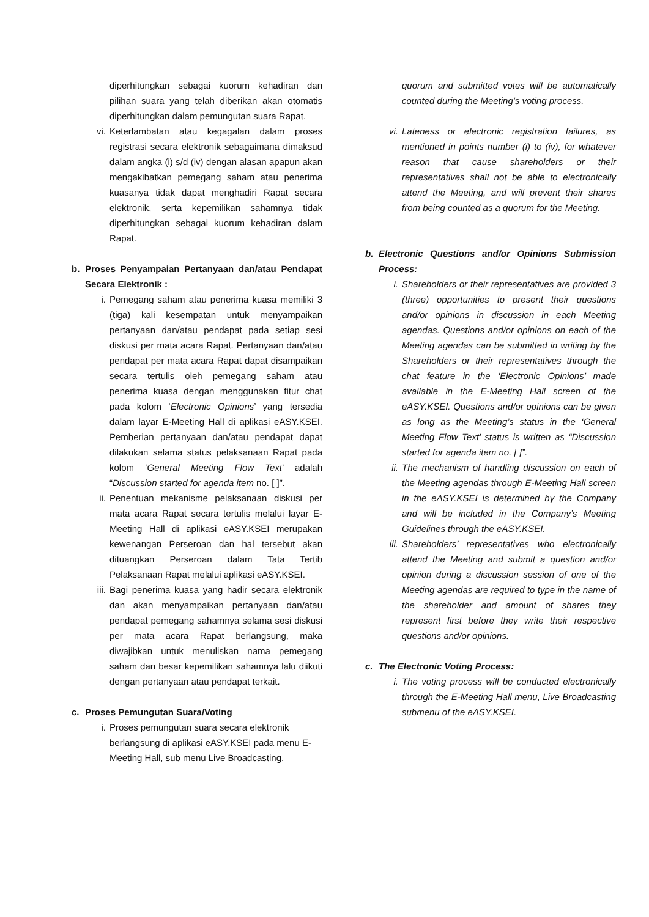diperhitungkan sebagai kuorum kehadiran dan pilihan suara yang telah diberikan akan otomatis diperhitungkan dalam pemungutan suara Rapat.
vi. Keterlambatan atau kegagalan dalam proses registrasi secara elektronik sebagaimana dimaksud dalam angka (i) s/d (iv) dengan alasan apapun akan mengakibatkan pemegang saham atau penerima kuasanya tidak dapat menghadiri Rapat secara elektronik, serta kepemilikan sahamnya tidak diperhitungkan sebagai kuorum kehadiran dalam Rapat.
b. Proses Penyampaian Pertanyaan dan/atau Pendapat Secara Elektronik :
i. Pemegang saham atau penerima kuasa memiliki 3 (tiga) kali kesempatan untuk menyampaikan pertanyaan dan/atau pendapat pada setiap sesi diskusi per mata acara Rapat. Pertanyaan dan/atau pendapat per mata acara Rapat dapat disampaikan secara tertulis oleh pemegang saham atau penerima kuasa dengan menggunakan fitur chat pada kolom ‘Electronic Opinions’ yang tersedia dalam layar E-Meeting Hall di aplikasi eASY.KSEI. Pemberian pertanyaan dan/atau pendapat dapat dilakukan selama status pelaksanaan Rapat pada kolom ‘General Meeting Flow Text’ adalah “Discussion started for agenda item no. [ ]”.
ii. Penentuan mekanisme pelaksanaan diskusi per mata acara Rapat secara tertulis melalui layar E-Meeting Hall di aplikasi eASY.KSEI merupakan kewenangan Perseroan dan hal tersebut akan dituangkan Perseroan dalam Tata Tertib Pelaksanaan Rapat melalui aplikasi eASY.KSEI.
iii.
Bagi penerima kuasa yang hadir secara elektronik dan akan menyampaikan pertanyaan dan/atau pendapat pemegang sahamnya selama sesi diskusi per mata acara Rapat berlangsung, maka diwajibkan untuk menuliskan nama pemegang saham dan besar kepemilikan sahamnya lalu diikuti dengan pertanyaan atau pendapat terkait.
c. Proses Pemungutan Suara/Voting
i. Proses pemungutan suara secara elektronik berlangsung di aplikasi eASY.KSEI pada menu E-Meeting Hall, sub menu Live Broadcasting.
quorum and submitted votes will be automatically counted during the Meeting’s voting process.
vi. Lateness or electronic registration failures, as mentioned in points number (i) to (iv), for whatever reason that cause shareholders or their representatives shall not be able to electronically attend the Meeting, and will prevent their shares from being counted as a quorum for the Meeting.
b. Electronic Questions and/or Opinions Submission Process:
i. Shareholders or their representatives are provided 3 (three) opportunities to present their questions and/or opinions in discussion in each Meeting agendas. Questions and/or opinions on each of the Meeting agendas can be submitted in writing by the Shareholders or their representatives through the chat feature in the ‘Electronic Opinions’ made available in the E-Meeting Hall screen of the eASY.KSEI. Questions and/or opinions can be given as long as the Meeting’s status in the ‘General Meeting Flow Text’ status is written as “Discussion started for agenda item no. [ ]”.
ii. The mechanism of handling discussion on each of the Meeting agendas through E-Meeting Hall screen in the eASY.KSEI is determined by the Company and will be included in the Company’s Meeting Guidelines through the eASY.KSEI.
iii.
Shareholders’ representatives who electronically attend the Meeting and submit a question and/or opinion during a discussion session of one of the Meeting agendas are required to type in the name of the shareholder and amount of shares they represent first before they write their respective questions and/or opinions.
c. The Electronic Voting Process:
i. The voting process will be conducted electronically through the E-Meeting Hall menu, Live Broadcasting submenu of the eASY.KSEI.